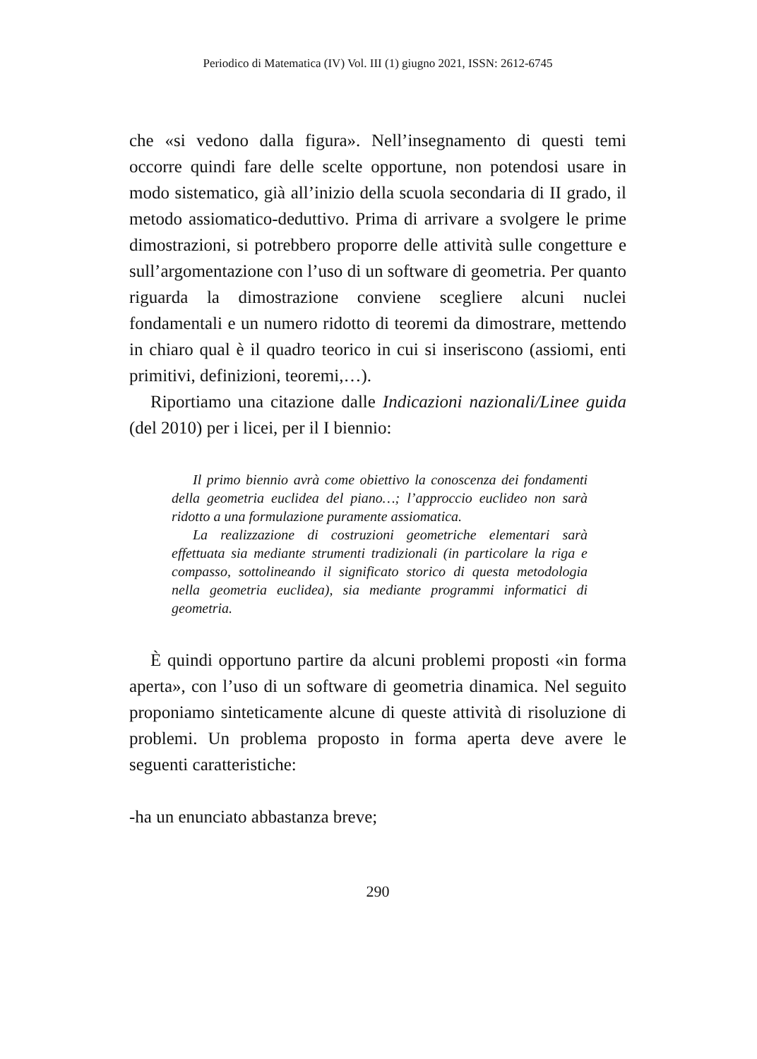Periodico di Matematica (IV) Vol. III (1) giugno 2021, ISSN: 2612-6745
che «si vedono dalla figura». Nell’insegnamento di questi temi occorre quindi fare delle scelte opportune, non potendosi usare in modo sistematico, già all’inizio della scuola secondaria di II grado, il metodo assiomatico-deduttivo. Prima di arrivare a svolgere le prime dimostrazioni, si potrebbero proporre delle attività sulle congetture e sull’argomentazione con l’uso di un software di geometria. Per quanto riguarda la dimostrazione conviene scegliere alcuni nuclei fondamentali e un numero ridotto di teoremi da dimostrare, mettendo in chiaro qual è il quadro teorico in cui si inseriscono (assiomi, enti primitivi, definizioni, teoremi,…).
Riportiamo una citazione dalle Indicazioni nazionali/Linee guida (del 2010) per i licei, per il I biennio:
Il primo biennio avrà come obiettivo la conoscenza dei fondamenti della geometria euclidea del piano…; l’approccio euclideo non sarà ridotto a una formulazione puramente assiomatica.
La realizzazione di costruzioni geometriche elementari sarà effettuata sia mediante strumenti tradizionali (in particolare la riga e compasso, sottolineando il significato storico di questa metodologia nella geometria euclidea), sia mediante programmi informatici di geometria.
È quindi opportuno partire da alcuni problemi proposti «in forma aperta», con l’uso di un software di geometria dinamica. Nel seguito proponiamo sinteticamente alcune di queste attività di risoluzione di problemi. Un problema proposto in forma aperta deve avere le seguenti caratteristiche:
-ha un enunciato abbastanza breve;
290